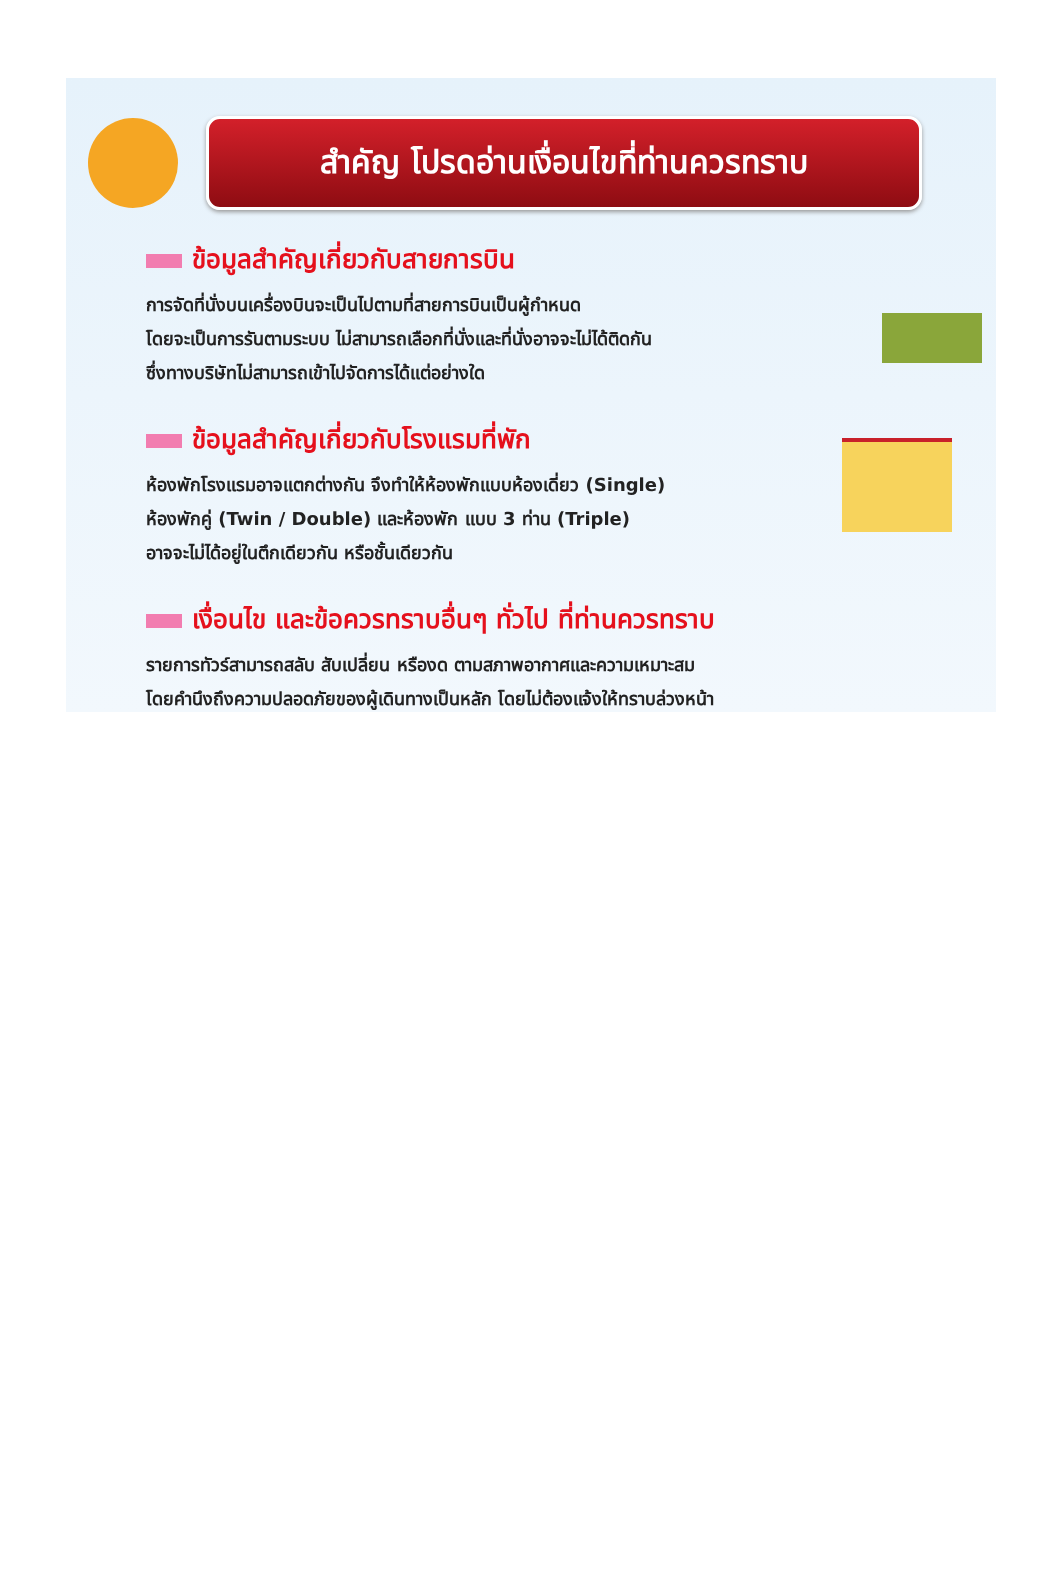สำคัญ โปรดอ่านเงื่อนไขที่ท่านควรทราบ
ข้อมูลสำคัญเกี่ยวกับสายการบิน
การจัดที่นั่งบนเครื่องบินจะเป็นไปตามที่สายการบินเป็นผู้กำหนด
โดยจะเป็นการรันตามระบบ ไม่สามารถเลือกที่นั่งและที่นั่งอาจจะไม่ได้ติดกัน
ซึ่งทางบริษัทไม่สามารถเข้าไปจัดการได้แต่อย่างใด
ข้อมูลสำคัญเกี่ยวกับโรงแรมที่พัก
ห้องพักโรงแรมอาจแตกต่างกัน จึงทำให้ห้องพักแบบห้องเดี่ยว (Single)
ห้องพักคู่ (Twin / Double) และห้องพัก แบบ 3 ท่าน (Triple)
อาจจะไม่ได้อยู่ในตึกเดียวกัน หรือชั้นเดียวกัน
เงื่อนไข และข้อควรทราบอื่นๆ ทั่วไป ที่ท่านควรทราบ
รายการทัวร์สามารถสลับ สับเปลี่ยน หรืองด ตามสภาพอากาศและความเหมาะสม
โดยคำนึงถึงความปลอดภัยของผู้เดินทางเป็นหลัก โดยไม่ต้องแจ้งให้ทราบล่วงหน้า